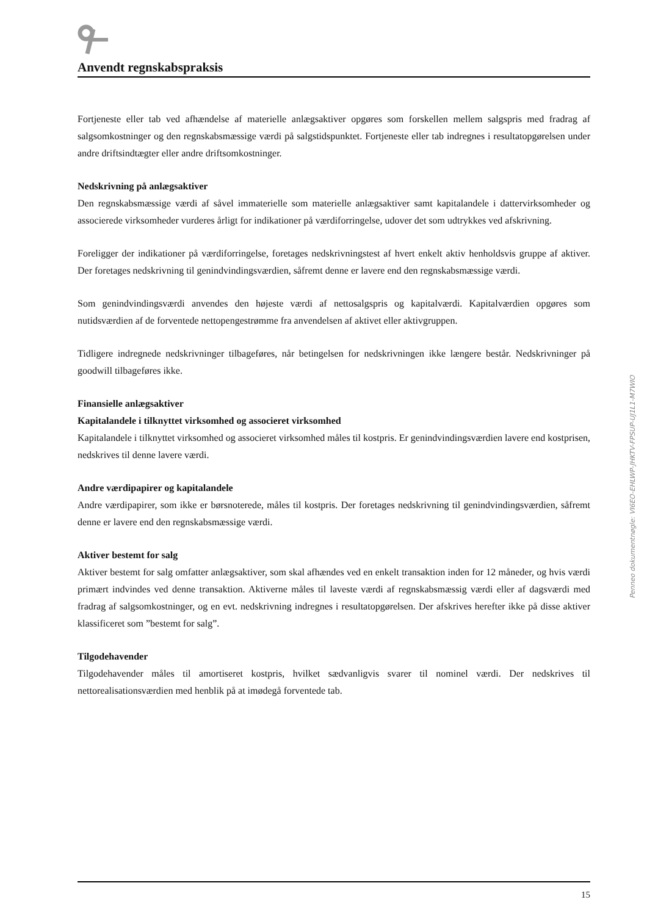Anvendt regnskabspraksis
Fortjeneste eller tab ved afhændelse af materielle anlægsaktiver opgøres som forskellen mellem salgspris med fradrag af salgsomkostninger og den regnskabsmæssige værdi på salgstidspunktet. Fortjeneste eller tab indregnes i resultatopgørelsen under andre driftsindtægter eller andre driftsomkostninger.
Nedskrivning på anlægsaktiver
Den regnskabsmæssige værdi af såvel immaterielle som materielle anlægsaktiver samt kapitalandele i dattervirksomheder og associerede virksomheder vurderes årligt for indikationer på værdiforringelse, udover det som udtrykkes ved afskrivning.
Foreligger der indikationer på værdiforringelse, foretages nedskrivningstest af hvert enkelt aktiv henholdsvis gruppe af aktiver. Der foretages nedskrivning til genindvindingsværdien, såfremt denne er lavere end den regnskabsmæssige værdi.
Som genindvindingsværdi anvendes den højeste værdi af nettosalgspris og kapitalværdi. Kapitalværdien opgøres som nutidsværdien af de forventede nettopengestrømme fra anvendelsen af aktivet eller aktivgruppen.
Tidligere indregnede nedskrivninger tilbageføres, når betingelsen for nedskrivningen ikke længere består. Nedskrivninger på goodwill tilbageføres ikke.
Finansielle anlægsaktiver
Kapitalandele i tilknyttet virksomhed og associeret virksomhed
Kapitalandele i tilknyttet virksomhed og associeret virksomhed måles til kostpris. Er genindvindingsværdien lavere end kostprisen, nedskrives til denne lavere værdi.
Andre værdipapirer og kapitalandele
Andre værdipapirer, som ikke er børsnoterede, måles til kostpris. Der foretages nedskrivning til genindvindingsværdien, såfremt denne er lavere end den regnskabsmæssige værdi.
Aktiver bestemt for salg
Aktiver bestemt for salg omfatter anlægsaktiver, som skal afhændes ved en enkelt transaktion inden for 12 måneder, og hvis værdi primært indvindes ved denne transaktion. Aktiverne måles til laveste værdi af regnskabsmæssig værdi eller af dagsværdi med fradrag af salgsomkostninger, og en evt. nedskrivning indregnes i resultatopgørelsen. Der afskrives herefter ikke på disse aktiver klassificeret som ”bestemt for salg”.
Tilgodehavender
Tilgodehavender måles til amortiseret kostpris, hvilket sædvanligvis svarer til nominel værdi. Der nedskrives til nettorealisationsværdien med henblik på at imødegå forventede tab.
Penneo dokumentnøgle: VI6EO-EHLWP-JHKTV-FPSUP-UJ1L1-M7WIO
15